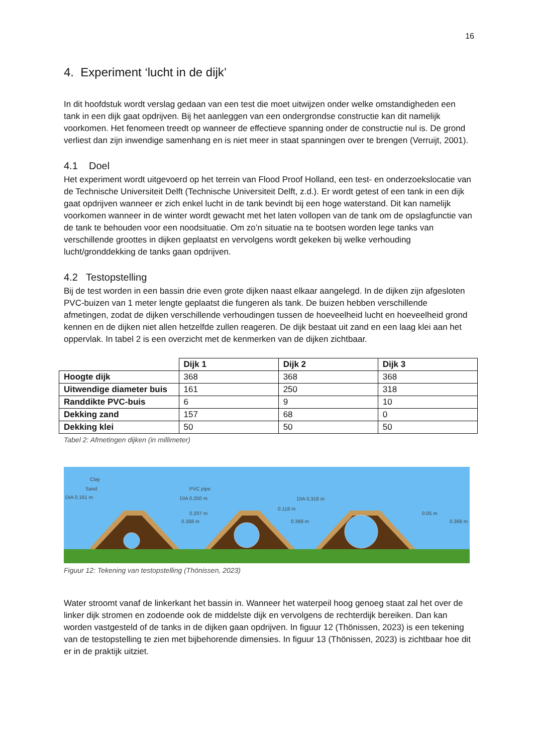16
4. Experiment ‘lucht in de dijk’
In dit hoofdstuk wordt verslag gedaan van een test die moet uitwijzen onder welke omstandigheden een tank in een dijk gaat opdrijven. Bij het aanleggen van een ondergrondse constructie kan dit namelijk voorkomen. Het fenomeen treedt op wanneer de effectieve spanning onder de constructie nul is. De grond verliest dan zijn inwendige samenhang en is niet meer in staat spanningen over te brengen (Verruijt, 2001).
4.1 Doel
Het experiment wordt uitgevoerd op het terrein van Flood Proof Holland, een test- en onderzoekslocatie van de Technische Universiteit Delft (Technische Universiteit Delft, z.d.). Er wordt getest of een tank in een dijk gaat opdrijven wanneer er zich enkel lucht in de tank bevindt bij een hoge waterstand. Dit kan namelijk voorkomen wanneer in de winter wordt gewacht met het laten vollopen van de tank om de opslagfunctie van de tank te behouden voor een noodsituatie. Om zo’n situatie na te bootsen worden lege tanks van verschillende groottes in dijken geplaatst en vervolgens wordt gekeken bij welke verhouding lucht/gronddekking de tanks gaan opdrijven.
4.2 Testopstelling
Bij de test worden in een bassin drie even grote dijken naast elkaar aangelegd. In de dijken zijn afgesloten PVC-buizen van 1 meter lengte geplaatst die fungeren als tank. De buizen hebben verschillende afmetingen, zodat de dijken verschillende verhoudingen tussen de hoeveelheid lucht en hoeveelheid grond kennen en de dijken niet allen hetzelfde zullen reageren. De dijk bestaat uit zand en een laag klei aan het oppervlak. In tabel 2 is een overzicht met de kenmerken van de dijken zichtbaar.
| | Dijk 1 | Dijk 2 | Dijk 3 |
| Hoogte dijk | 368 | 368 | 368 |
| Uitwendige diameter buis | 161 | 250 | 318 |
| Randdikte PVC-buis | 6 | 9 | 10 |
| Dekking zand | 157 | 68 | 0 |
| Dekking klei | 50 | 50 | 50 |
Tabel 2: Afmetingen dijken (in millimeter)
Clay
Sand
DIA 0.161 m
0.207 m
0.368 m
PVC pipe
DIA 0.250 m
0.118 m
0.368 m
DIA 0.318 m
0.05 m
0.368 m
Figuur 12: Tekening van testopstelling (Thönissen, 2023)
Water stroomt vanaf de linkerkant het bassin in. Wanneer het waterpeil hoog genoeg staat zal het over de linker dijk stromen en zodoende ook de middelste dijk en vervolgens de rechterdijk bereiken. Dan kan worden vastgesteld of de tanks in de dijken gaan opdrijven. In figuur 12 (Thönissen, 2023) is een tekening van de testopstelling te zien met bijbehorende dimensies. In figuur 13 (Thönissen, 2023) is zichtbaar hoe dit er in de praktijk uitziet.